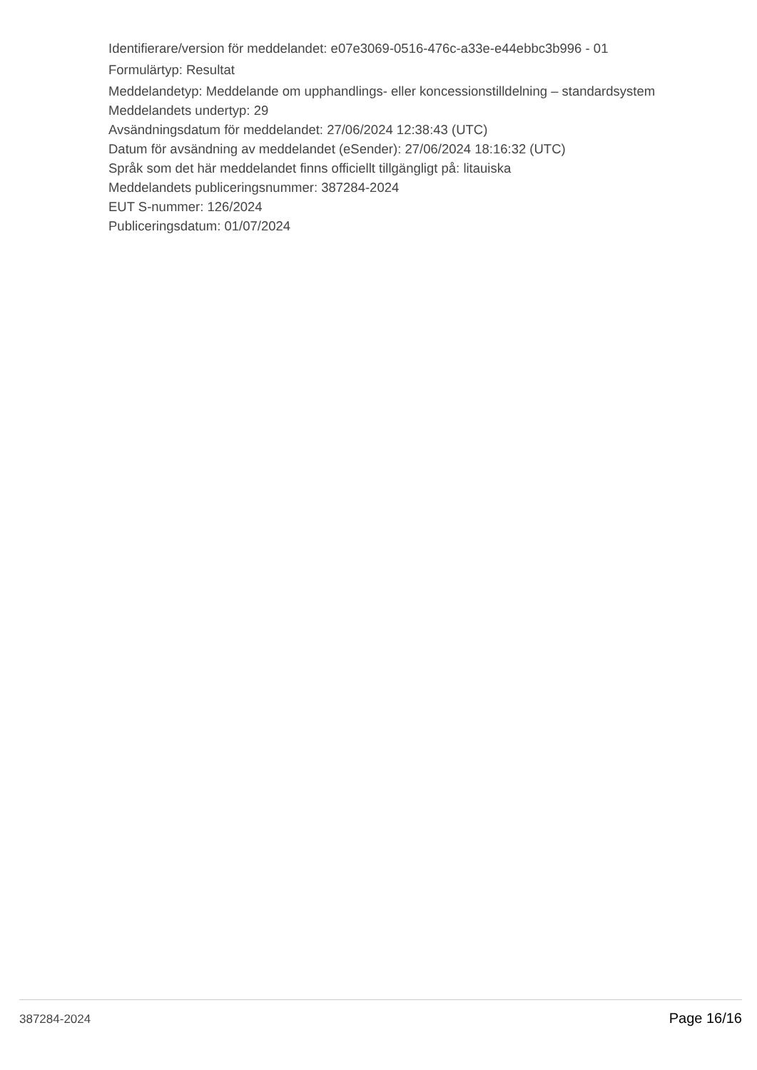Identifierare/version för meddelandet: e07e3069-0516-476c-a33e-e44ebbc3b996 - 01
Formulärtyp: Resultat
Meddelandetyp: Meddelande om upphandlings- eller koncessionstilldelning – standardsystem
Meddelandets undertyp: 29
Avsändningsdatum för meddelandet: 27/06/2024 12:38:43 (UTC)
Datum för avsändning av meddelandet (eSender): 27/06/2024 18:16:32 (UTC)
Språk som det här meddelandet finns officiellt tillgängligt på: litauiska
Meddelandets publiceringsnummer: 387284-2024
EUT S-nummer: 126/2024
Publiceringsdatum: 01/07/2024
387284-2024 Page 16/16